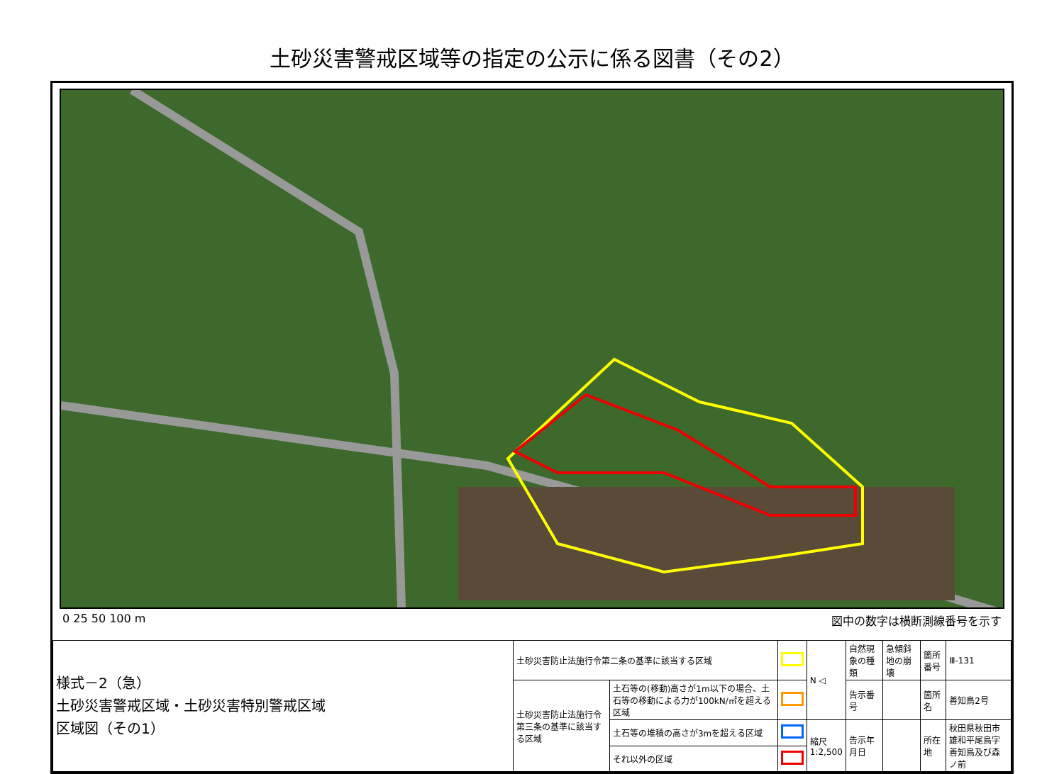土砂災害警戒区域等の指定の公示に係る図書（その2）
0 25 50 100 m 図中の数字は横断測線番号を示す
| 様式－2（急） 土砂災害警戒区域・土砂災害特別警戒区域 区域図（その1） | 土砂災害防止法施行令第二条の基準に該当する区域 | | | N ◁ | 自然現象の種類 | 急傾斜地の崩壊 | 箇所番号 | Ⅲ-131 |
| | 土砂災害防止法施行令第三条の基準に該当する区域 | 土石等の(移動)高さが1m以下の場合、土石等の移動による力が100kN/㎡を超える区域 | | | 告示番号 | | 箇所名 | 善知鳥2号 |
| | | 土石等の堆積の高さが3mを超える区域 | | 縮尺 1:2,500 | 告示年月日 | | 所在地 | 秋田県秋田市雄和平尾鳥字 善知鳥及び森ノ前 |
| | | それ以外の区域 | | | | | | |